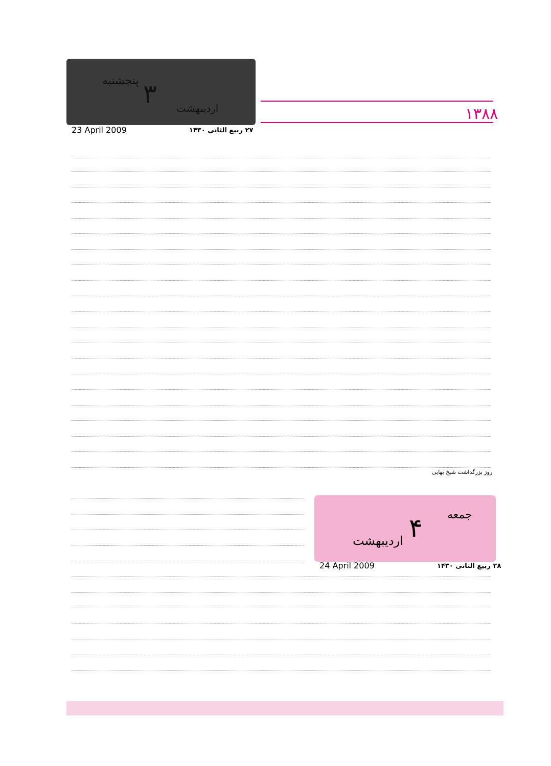پنجشنبه ۳ اردیبهشت
23 April 2009 ۲۷ ربیع الثانی ۱۴۳۰
۱۳۸۸
روز بزرگداشت شیخ بهایی
جمعه
۴
اردیبهشت
24 April 2009 ۲۸ ربیع الثانی ۱۴۳۰